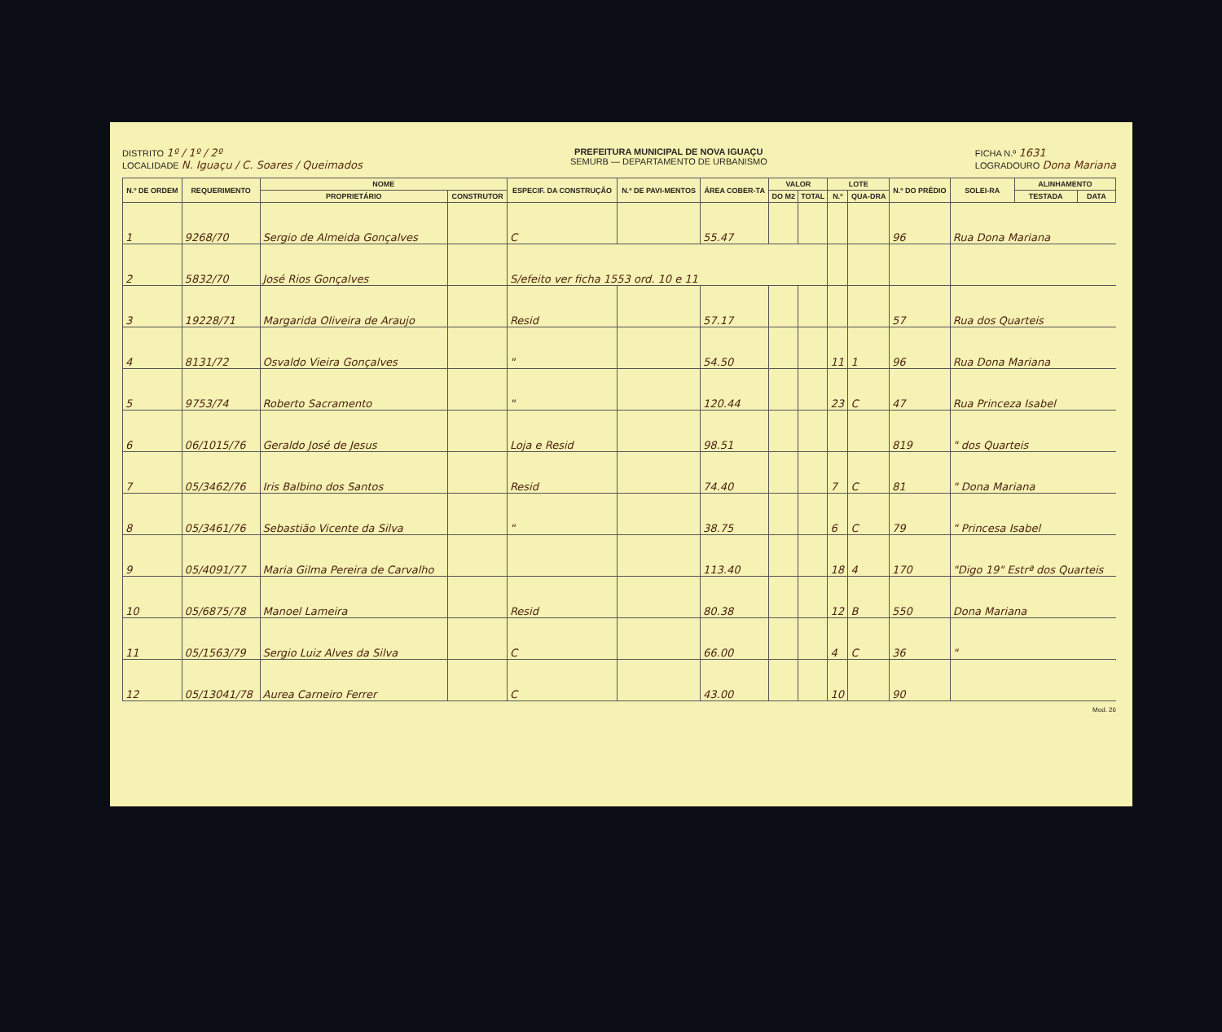DISTRITO 1º / 1º / 2º
LOCALIDADE N. Iguaçu / C. Soares / Queimados
PREFEITURA MUNICIPAL DE NOVA IGUAÇU
SEMURB — DEPARTAMENTO DE URBANISMO
FICHA N.º 1631
LOGRADOURO Dona Mariana
| N.º DE ORDEM | REQUERIMENTO | NOME | | ESPECIF. DA CONSTRUÇÃO | N.º DE PAVI-MENTOS | ÁREA COBER-TA | VALOR | | LOTE | | N.º DO PRÉDIO | SOLEI-RA | ALINHAMENTO | |
| --- | --- | --- | --- | --- | --- | --- | --- | --- | --- | --- | --- | --- | --- | --- |
| | | PROPRIETÁRIO | CONSTRUTOR | | | | DO M2 | TOTAL | N.º | QUA-DRA | | | TESTADA | DATA |
| 1 | 9268/70 | Sergio de Almeida Gonçalves | | C | | 55.47 | | | | | 96 | Rua Dona Mariana | | |
| 2 | 5832/70 | José Rios Gonçalves | | S/efeito ver ficha 1553 ord. 10 e 11 | | | | | | | | | | |
| 3 | 19228/71 | Margarida Oliveira de Araujo | | Resid | | 57.17 | | | | | 57 | Rua dos Quarteis | | |
| 4 | 8131/72 | Osvaldo Vieira Gonçalves | | " | | 54.50 | | | 11 | 1 | 96 | Rua Dona Mariana | | |
| 5 | 9753/74 | Roberto Sacramento | | " | | 120.44 | | | 23 | C | 47 | Rua Princeza Isabel | | |
| 6 | 06/1015/76 | Geraldo José de Jesus | | Loja e Resid | | 98.51 | | | | | 819 | " dos Quarteis | | |
| 7 | 05/3462/76 | Iris Balbino dos Santos | | Resid | | 74.40 | | | 7 | C | 81 | " Dona Mariana | | |
| 8 | 05/3461/76 | Sebastião Vicente da Silva | | " | | 38.75 | | | 6 | C | 79 | " Princesa Isabel | | |
| 9 | 05/4091/77 | Maria Gilma Pereira de Carvalho | | | | 113.40 | | | 18 | 4 | 170 | "Digo 19" Estrª dos Quarteis | | |
| 10 | 05/6875/78 | Manoel Lameira | | Resid | | 80.38 | | | 12 | B | 550 | Dona Mariana | | |
| 11 | 05/1563/79 | Sergio Luiz Alves da Silva | | C | | 66.00 | | | 4 | C | 36 | " | | |
| 12 | 05/13041/78 | Aurea Carneiro Ferrer | | C | | 43.00 | | | 10 | | 90 | | | |
Mod. 26